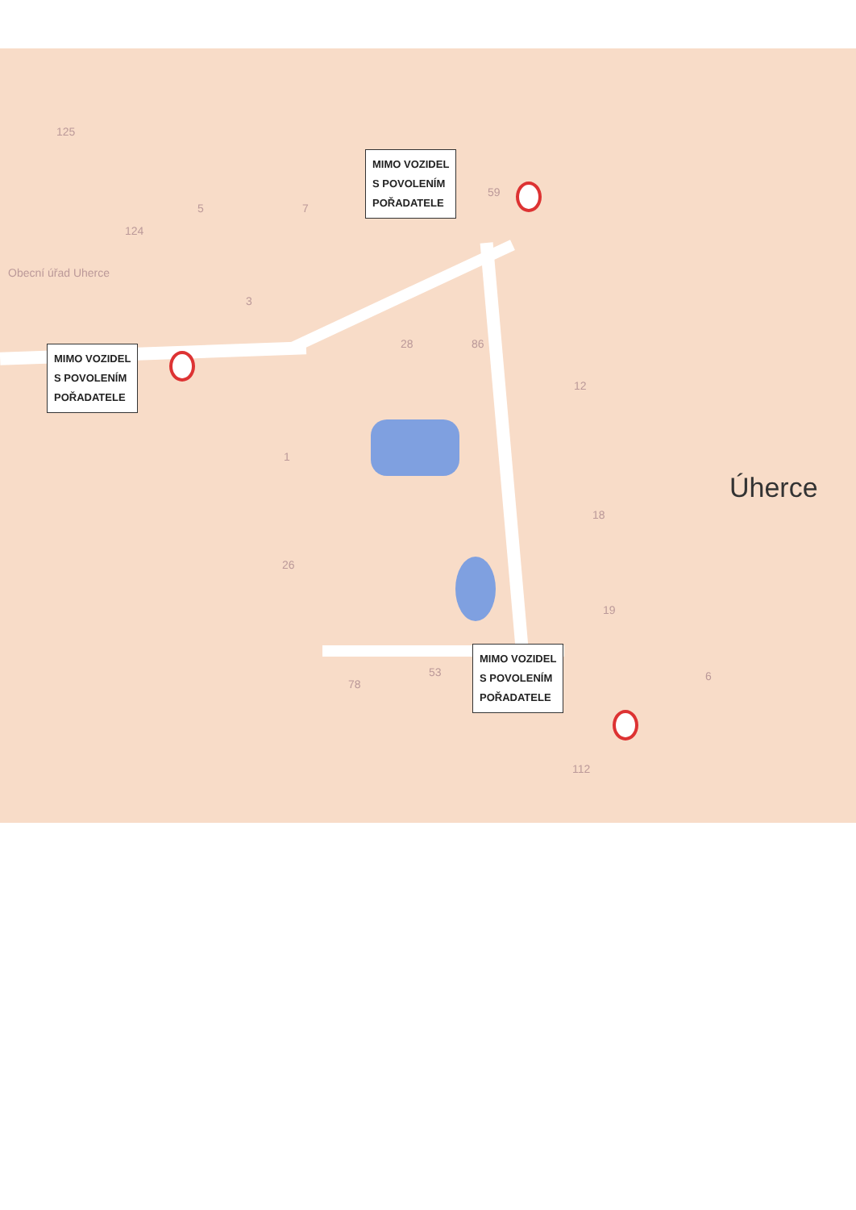125
Obecní úřad Uherce
5 7
124
3
28 86
59
12
1
26
18
19
53
78
112
6
Úherce
MIMO VOZIDEL
S POVOLENÍM
POŘADATELE
MIMO VOZIDEL
S POVOLENÍM
POŘADATELE
MIMO VOZIDEL
S POVOLENÍM
POŘADATELE